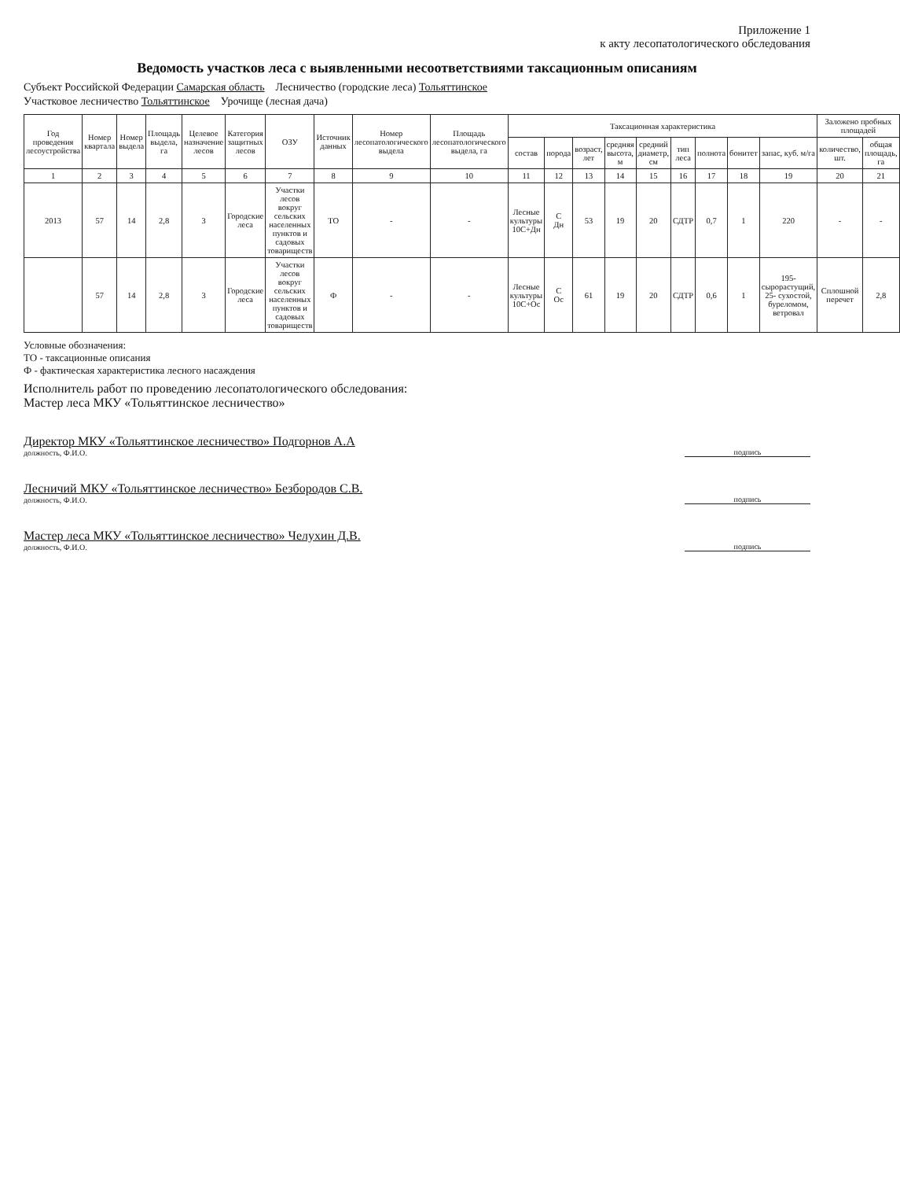Приложение 1
к акту лесопатологического обследования
Ведомость участков леса с выявленными несоответствиями таксационным описаниям
Субъект Российской Федерации Самарская область Лесничество (городские леса) Тольяттинское
Участковое лесничество Тольяттинское Урочище (лесная дача)
| Год проведения лесоустройства | Номер квартала | Номер выдела | Площадь выдела, га | Целевое назначение лесов | Категория защитных лесов | ОЗУ | Источник данных | Номер лесопатологического выдела | Площадь лесопатологического выдела, га | Таксационная характеристика | | | | | | | | | Заложено пробных площадей | |
| --- | --- | --- | --- | --- | --- | --- | --- | --- | --- | --- | --- | --- | --- | --- | --- | --- | --- | --- | --- | --- |
| | | | | | | | | | | состав | порода | возраст, лет | средняя высота, м | средний диаметр, см | тип леса | полнота | бонитет | запас, куб. м/га | количество, шт. | общая площадь, га |
| 1 | 2 | 3 | 4 | 5 | 6 | 7 | 8 | 9 | 10 | 11 | 12 | 13 | 14 | 15 | 16 | 17 | 18 | 19 | 20 | 21 |
| 2013 | 57 | 14 | 2,8 | 3 | Городские леса | Участки лесов вокруг сельских населенных пунктов и садовых товариществ | ТО | - | - | Лесные культуры 10С+Дн | С Дн | 53 | 19 | 20 | СДТР | 0,7 | 1 | 220 | - | - |
| | 57 | 14 | 2,8 | 3 | Городские леса | Участки лесов вокруг сельских населенных пунктов и садовых товариществ | Ф | - | - | Лесные культуры 10С+Ос | С Ос | 61 | 19 | 20 | СДТР | 0,6 | 1 | 195-сырорастущий, 25- сухостой, буреломом, ветровал | Сплошной перечет | 2,8 |
Условные обозначения:
ТО - таксационные описания
Ф - фактическая характеристика лесного насаждения
Исполнитель работ по проведению лесопатологического обследования:
Мастер леса МКУ «Тольяттинское лесничество»
Директор МКУ «Тольяттинское лесничество» Подгорнов А.А
должность, Ф.И.О.
подпись
Лесничий МКУ «Тольяттинское лесничество» Безбородов С.В.
должность, Ф.И.О.
подпись
Мастер леса МКУ «Тольяттинское лесничество» Челухин Д.В.
должность, Ф.И.О.
подпись